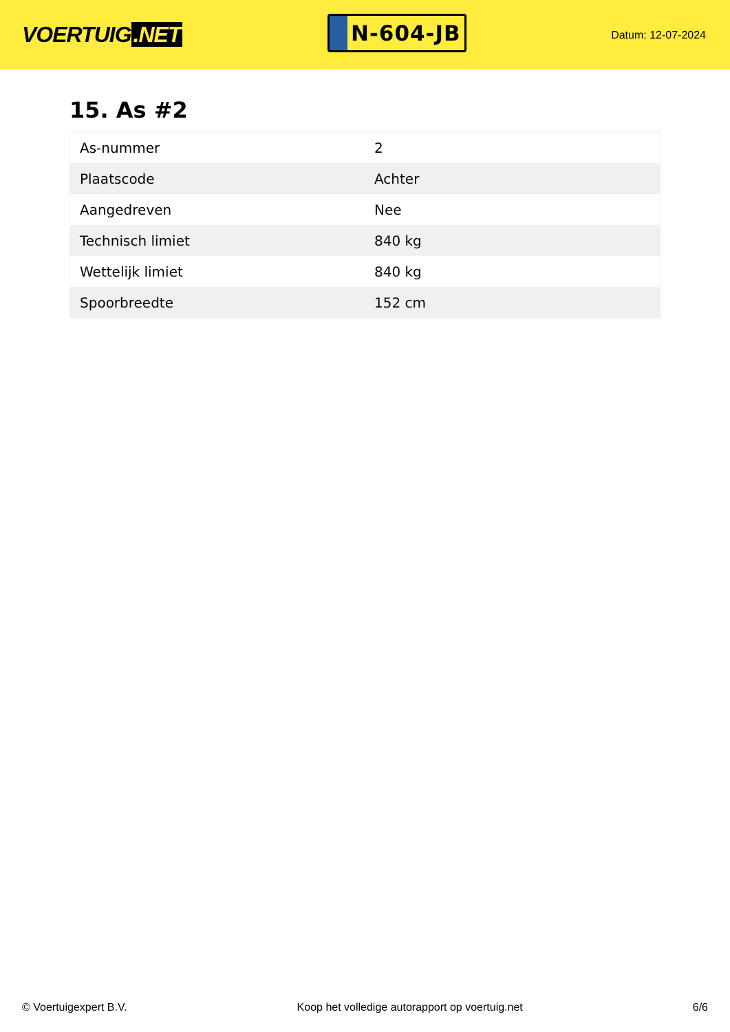VOERTUIG.NET
N-604-JB
Datum: 12-07-2024
15. As #2
| As-nummer | 2 |
| Plaatscode | Achter |
| Aangedreven | Nee |
| Technisch limiet | 840 kg |
| Wettelijk limiet | 840 kg |
| Spoorbreedte | 152 cm |
© Voertuigexpert B.V. Koop het volledige autorapport op voertuig.net 6/6